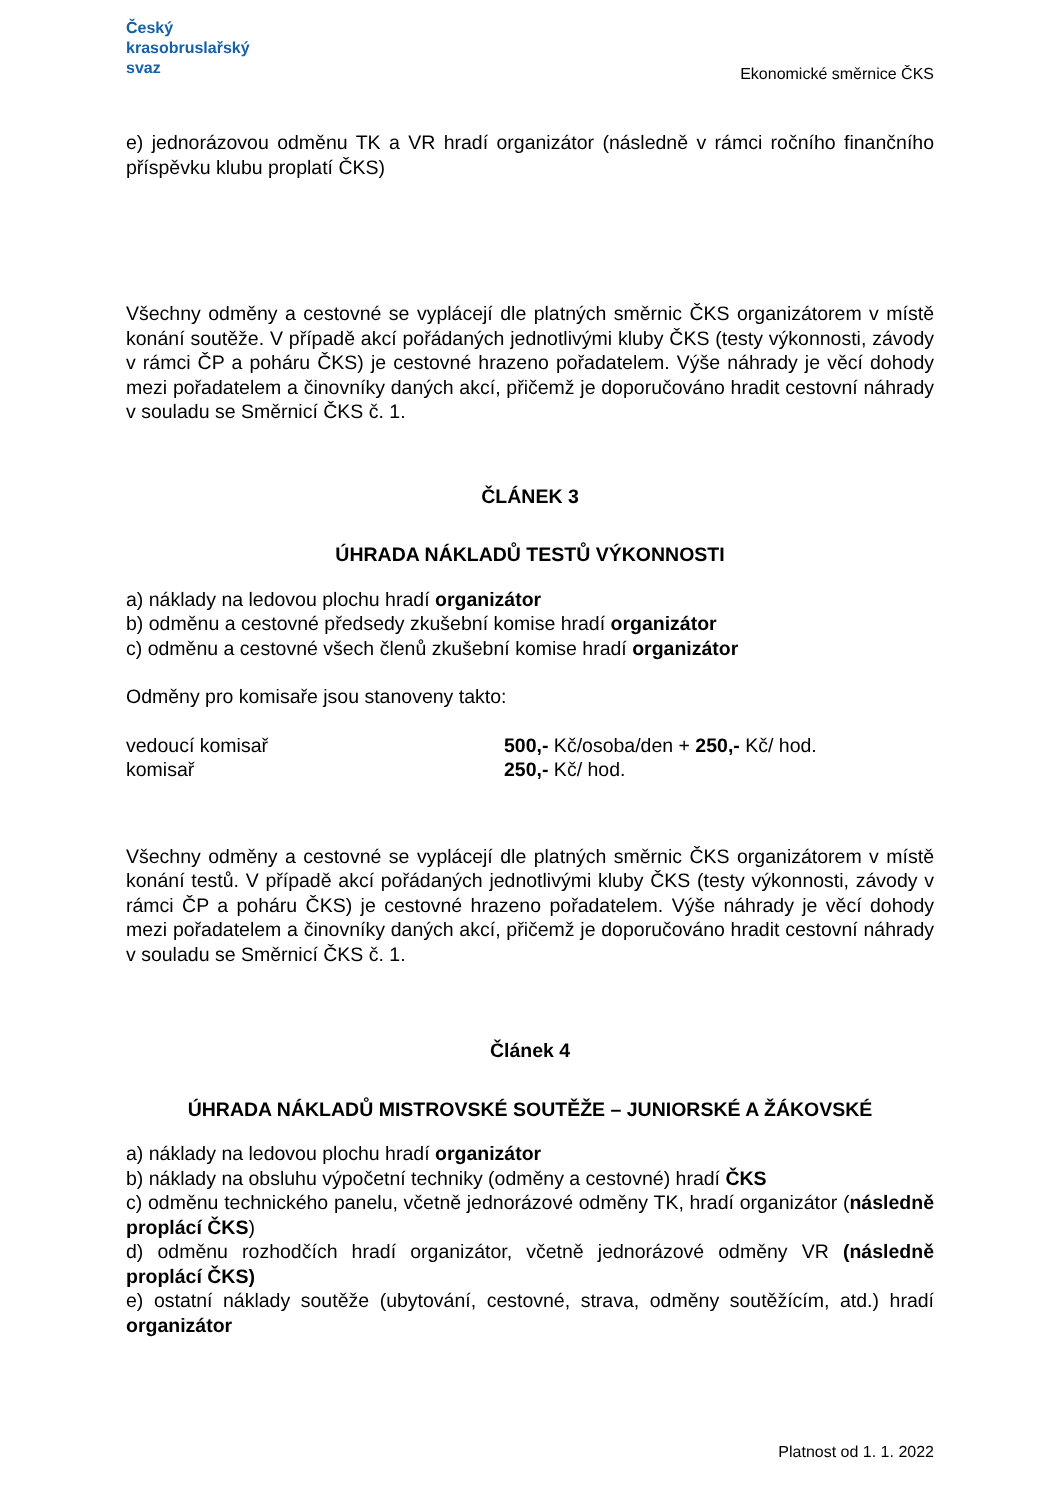Český
krasobruslařský
svaz
Ekonomické směrnice ČKS
e) jednorázovou odměnu TK a VR hradí organizátor (následně v rámci ročního finančního příspěvku klubu proplatí ČKS)
Všechny odměny a cestovné se vyplácejí dle platných směrnic ČKS organizátorem v místě konání soutěže. V případě akcí pořádaných jednotlivými kluby ČKS (testy výkonnosti, závody v rámci ČP a poháru ČKS) je cestovné hrazeno pořadatelem. Výše náhrady je věcí dohody mezi pořadatelem a činovníky daných akcí, přičemž je doporučováno hradit cestovní náhrady v souladu se Směrnicí ČKS č. 1.
ČLÁNEK 3
ÚHRADA NÁKLADŮ TESTŮ VÝKONNOSTI
a) náklady na ledovou plochu hradí organizátor
b) odměnu a cestovné předsedy zkušební komise hradí organizátor
c) odměnu a cestovné všech členů zkušební komise hradí organizátor
Odměny pro komisaře jsou stanoveny takto:
vedoucí komisař 500,- Kč/osoba/den + 250,- Kč/ hod.
komisař 250,- Kč/ hod.
Všechny odměny a cestovné se vyplácejí dle platných směrnic ČKS organizátorem v místě konání testů. V případě akcí pořádaných jednotlivými kluby ČKS (testy výkonnosti, závody v rámci ČP a poháru ČKS) je cestovné hrazeno pořadatelem. Výše náhrady je věcí dohody mezi pořadatelem a činovníky daných akcí, přičemž je doporučováno hradit cestovní náhrady v souladu se Směrnicí ČKS č. 1.
Článek 4
ÚHRADA NÁKLADŮ MISTROVSKÉ SOUTĚŽE – JUNIORSKÉ A ŽÁKOVSKÉ
a) náklady na ledovou plochu hradí organizátor
b) náklady na obsluhu výpočetní techniky (odměny a cestovné) hradí ČKS
c) odměnu technického panelu, včetně jednorázové odměny TK, hradí organizátor (následně proplácí ČKS)
d) odměnu rozhodčích hradí organizátor, včetně jednorázové odměny VR (následně proplácí ČKS)
e) ostatní náklady soutěže (ubytování, cestovné, strava, odměny soutěžícím, atd.) hradí organizátor
Platnost od 1. 1. 2022